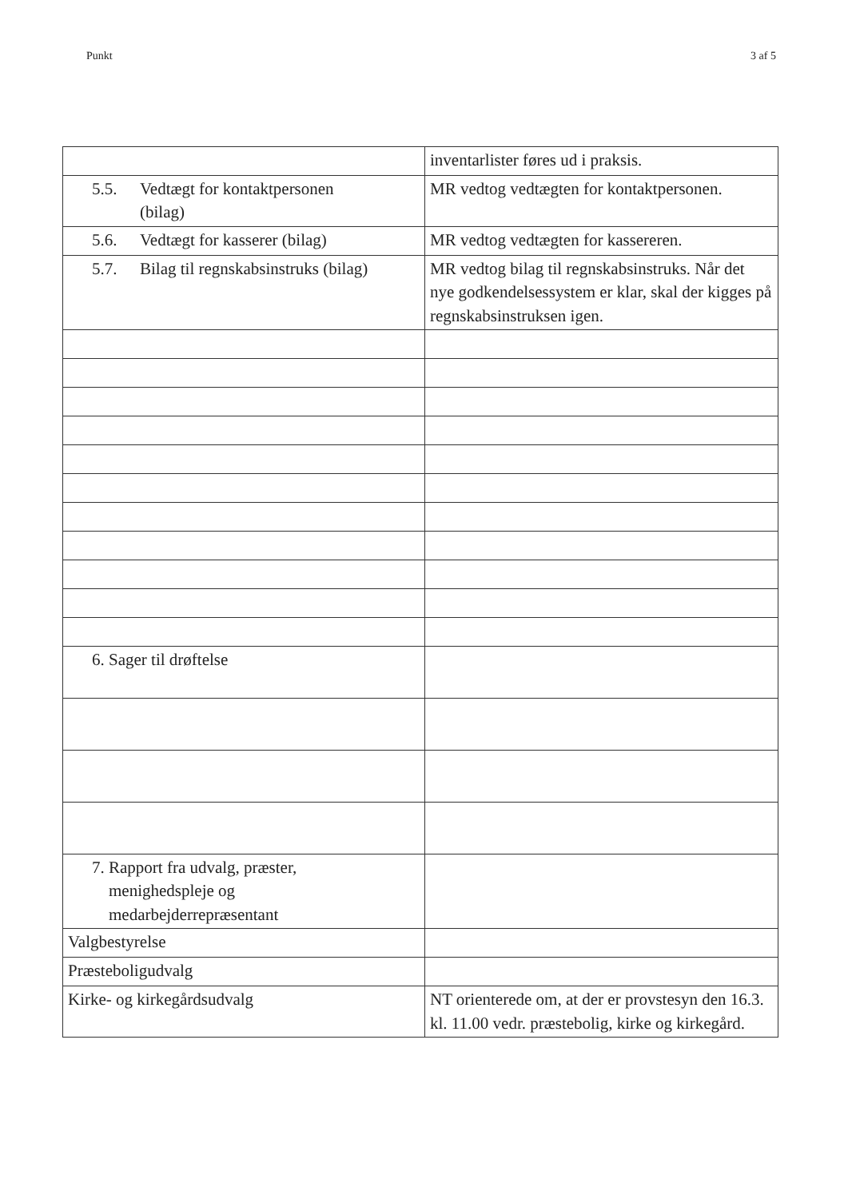Punkt 3 af 5
| | inventarlister føres ud i praksis. |
| 5.5. Vedtægt for kontaktpersonen (bilag) | MR vedtog vedtægten for kontaktpersonen. |
| 5.6. Vedtægt for kasserer (bilag) | MR vedtog vedtægten for kassereren. |
| 5.7. Bilag til regnskabsinstruks (bilag) | MR vedtog bilag til regnskabsinstruks. Når det nye godkendelsessystem er klar, skal der kigges på regnskabsinstruksen igen. |
| 6. Sager til drøftelse | |
| 7. Rapport fra udvalg, præster, menighedspleje og medarbejderrepræsentant | |
| Valgbestyrelse | |
| Præsteboligudvalg | |
| Kirke- og kirkegårdsudvalg | NT orienterede om, at der er provstesyn den 16.3. kl. 11.00 vedr. præstebolig, kirke og kirkegård. |